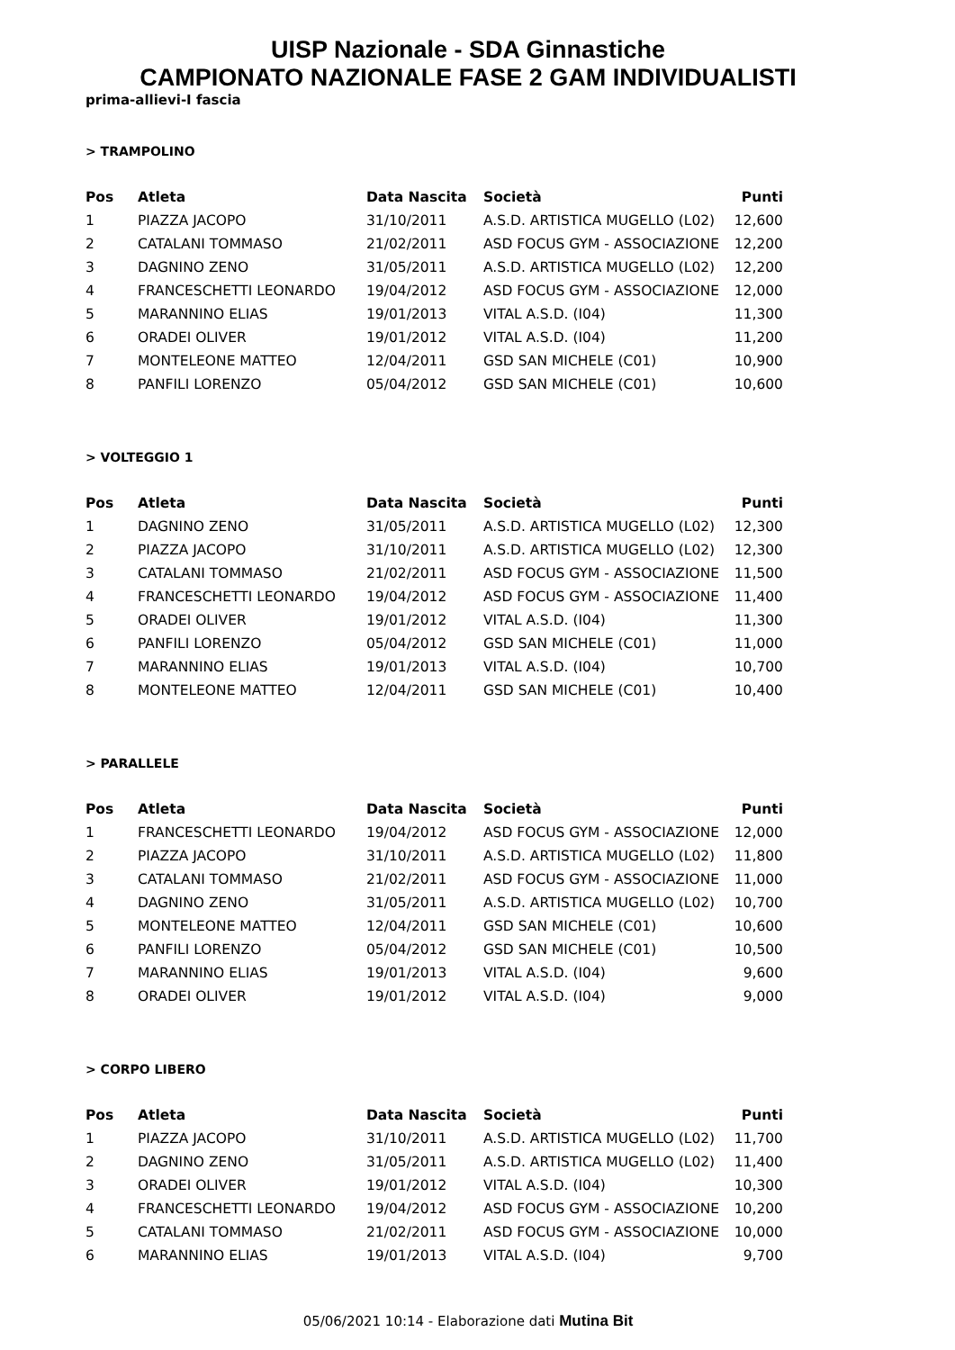UISP Nazionale - SDA Ginnastiche
CAMPIONATO NAZIONALE FASE 2 GAM INDIVIDUALISTI
prima-allievi-I fascia
> TRAMPOLINO
| Pos | Atleta | Data Nascita | Società | Punti |
| --- | --- | --- | --- | --- |
| 1 | PIAZZA JACOPO | 31/10/2011 | A.S.D. ARTISTICA MUGELLO (L02) | 12,600 |
| 2 | CATALANI TOMMASO | 21/02/2011 | ASD FOCUS GYM - ASSOCIAZIONE | 12,200 |
| 3 | DAGNINO ZENO | 31/05/2011 | A.S.D. ARTISTICA MUGELLO (L02) | 12,200 |
| 4 | FRANCESCHETTI LEONARDO | 19/04/2012 | ASD FOCUS GYM - ASSOCIAZIONE | 12,000 |
| 5 | MARANNINO ELIAS | 19/01/2013 | VITAL A.S.D. (I04) | 11,300 |
| 6 | ORADEI OLIVER | 19/01/2012 | VITAL A.S.D. (I04) | 11,200 |
| 7 | MONTELEONE MATTEO | 12/04/2011 | GSD SAN MICHELE (C01) | 10,900 |
| 8 | PANFILI LORENZO | 05/04/2012 | GSD SAN MICHELE (C01) | 10,600 |
> VOLTEGGIO 1
| Pos | Atleta | Data Nascita | Società | Punti |
| --- | --- | --- | --- | --- |
| 1 | DAGNINO ZENO | 31/05/2011 | A.S.D. ARTISTICA MUGELLO (L02) | 12,300 |
| 2 | PIAZZA JACOPO | 31/10/2011 | A.S.D. ARTISTICA MUGELLO (L02) | 12,300 |
| 3 | CATALANI TOMMASO | 21/02/2011 | ASD FOCUS GYM - ASSOCIAZIONE | 11,500 |
| 4 | FRANCESCHETTI LEONARDO | 19/04/2012 | ASD FOCUS GYM - ASSOCIAZIONE | 11,400 |
| 5 | ORADEI OLIVER | 19/01/2012 | VITAL A.S.D. (I04) | 11,300 |
| 6 | PANFILI LORENZO | 05/04/2012 | GSD SAN MICHELE (C01) | 11,000 |
| 7 | MARANNINO ELIAS | 19/01/2013 | VITAL A.S.D. (I04) | 10,700 |
| 8 | MONTELEONE MATTEO | 12/04/2011 | GSD SAN MICHELE (C01) | 10,400 |
> PARALLELE
| Pos | Atleta | Data Nascita | Società | Punti |
| --- | --- | --- | --- | --- |
| 1 | FRANCESCHETTI LEONARDO | 19/04/2012 | ASD FOCUS GYM - ASSOCIAZIONE | 12,000 |
| 2 | PIAZZA JACOPO | 31/10/2011 | A.S.D. ARTISTICA MUGELLO (L02) | 11,800 |
| 3 | CATALANI TOMMASO | 21/02/2011 | ASD FOCUS GYM - ASSOCIAZIONE | 11,000 |
| 4 | DAGNINO ZENO | 31/05/2011 | A.S.D. ARTISTICA MUGELLO (L02) | 10,700 |
| 5 | MONTELEONE MATTEO | 12/04/2011 | GSD SAN MICHELE (C01) | 10,600 |
| 6 | PANFILI LORENZO | 05/04/2012 | GSD SAN MICHELE (C01) | 10,500 |
| 7 | MARANNINO ELIAS | 19/01/2013 | VITAL A.S.D. (I04) | 9,600 |
| 8 | ORADEI OLIVER | 19/01/2012 | VITAL A.S.D. (I04) | 9,000 |
> CORPO LIBERO
| Pos | Atleta | Data Nascita | Società | Punti |
| --- | --- | --- | --- | --- |
| 1 | PIAZZA JACOPO | 31/10/2011 | A.S.D. ARTISTICA MUGELLO (L02) | 11,700 |
| 2 | DAGNINO ZENO | 31/05/2011 | A.S.D. ARTISTICA MUGELLO (L02) | 11,400 |
| 3 | ORADEI OLIVER | 19/01/2012 | VITAL A.S.D. (I04) | 10,300 |
| 4 | FRANCESCHETTI LEONARDO | 19/04/2012 | ASD FOCUS GYM - ASSOCIAZIONE | 10,200 |
| 5 | CATALANI TOMMASO | 21/02/2011 | ASD FOCUS GYM - ASSOCIAZIONE | 10,000 |
| 6 | MARANNINO ELIAS | 19/01/2013 | VITAL A.S.D. (I04) | 9,700 |
05/06/2021 10:14 - Elaborazione dati Mutina Bit